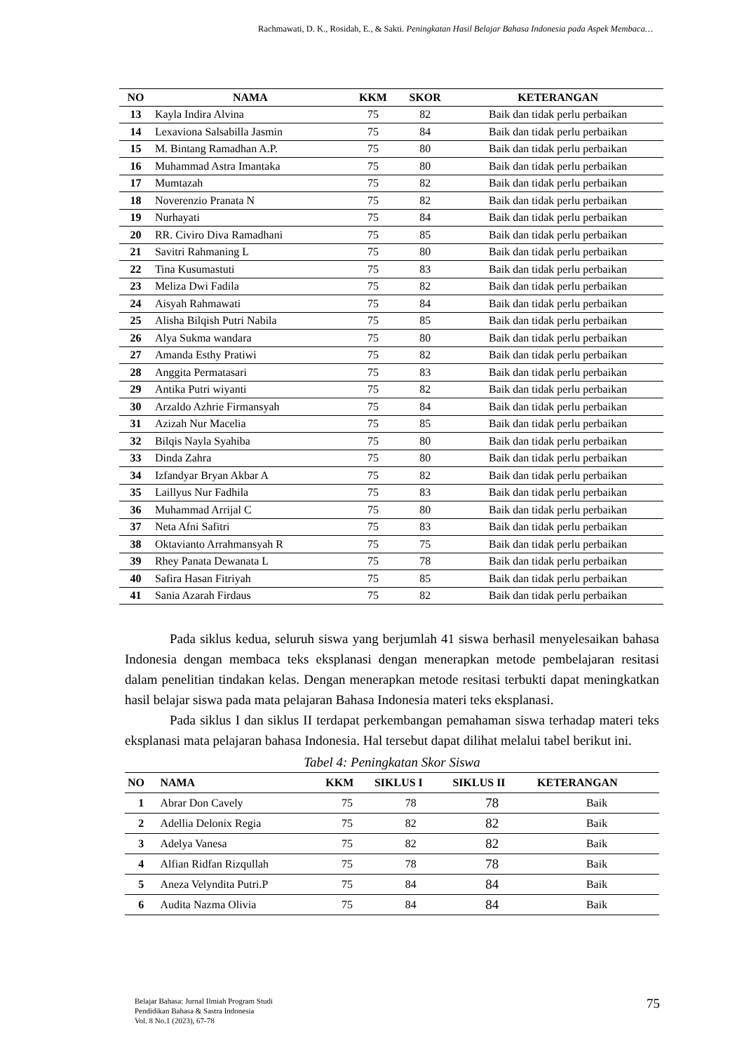Rachmawati, D. K., Rosidah, E., & Sakti. Peningkatan Hasil Belajar Bahasa Indonesia pada Aspek Membaca…
| NO | NAMA | KKM | SKOR | KETERANGAN |
| --- | --- | --- | --- | --- |
| 13 | Kayla Indira Alvina | 75 | 82 | Baik dan tidak perlu perbaikan |
| 14 | Lexaviona Salsabilla Jasmin | 75 | 84 | Baik dan tidak perlu perbaikan |
| 15 | M. Bintang Ramadhan A.P. | 75 | 80 | Baik dan tidak perlu perbaikan |
| 16 | Muhammad Astra Imantaka | 75 | 80 | Baik dan tidak perlu perbaikan |
| 17 | Mumtazah | 75 | 82 | Baik dan tidak perlu perbaikan |
| 18 | Noverenzio Pranata N | 75 | 82 | Baik dan tidak perlu perbaikan |
| 19 | Nurhayati | 75 | 84 | Baik dan tidak perlu perbaikan |
| 20 | RR. Civiro Diva Ramadhani | 75 | 85 | Baik dan tidak perlu perbaikan |
| 21 | Savitri Rahmaning L | 75 | 80 | Baik dan tidak perlu perbaikan |
| 22 | Tina Kusumastuti | 75 | 83 | Baik dan tidak perlu perbaikan |
| 23 | Meliza Dwi Fadila | 75 | 82 | Baik dan tidak perlu perbaikan |
| 24 | Aisyah Rahmawati | 75 | 84 | Baik dan tidak perlu perbaikan |
| 25 | Alisha Bilqish Putri Nabila | 75 | 85 | Baik dan tidak perlu perbaikan |
| 26 | Alya Sukma wandara | 75 | 80 | Baik dan tidak perlu perbaikan |
| 27 | Amanda Esthy Pratiwi | 75 | 82 | Baik dan tidak perlu perbaikan |
| 28 | Anggita Permatasari | 75 | 83 | Baik dan tidak perlu perbaikan |
| 29 | Antika Putri wiyanti | 75 | 82 | Baik dan tidak perlu perbaikan |
| 30 | Arzaldo Azhrie Firmansyah | 75 | 84 | Baik dan tidak perlu perbaikan |
| 31 | Azizah Nur Macelia | 75 | 85 | Baik dan tidak perlu perbaikan |
| 32 | Bilqis Nayla Syahiba | 75 | 80 | Baik dan tidak perlu perbaikan |
| 33 | Dinda Zahra | 75 | 80 | Baik dan tidak perlu perbaikan |
| 34 | Izfandyar Bryan Akbar A | 75 | 82 | Baik dan tidak perlu perbaikan |
| 35 | Laillyus Nur Fadhila | 75 | 83 | Baik dan tidak perlu perbaikan |
| 36 | Muhammad Arrijal C | 75 | 80 | Baik dan tidak perlu perbaikan |
| 37 | Neta Afni Safitri | 75 | 83 | Baik dan tidak perlu perbaikan |
| 38 | Oktavianto Arrahmansyah R | 75 | 75 | Baik dan tidak perlu perbaikan |
| 39 | Rhey Panata Dewanata L | 75 | 78 | Baik dan tidak perlu perbaikan |
| 40 | Safira Hasan Fitriyah | 75 | 85 | Baik dan tidak perlu perbaikan |
| 41 | Sania Azarah Firdaus | 75 | 82 | Baik dan tidak perlu perbaikan |
Pada siklus kedua, seluruh siswa yang berjumlah 41 siswa berhasil menyelesaikan bahasa Indonesia dengan membaca teks eksplanasi dengan menerapkan metode pembelajaran resitasi dalam penelitian tindakan kelas. Dengan menerapkan metode resitasi terbukti dapat meningkatkan hasil belajar siswa pada mata pelajaran Bahasa Indonesia materi teks eksplanasi.
Pada siklus I dan siklus II terdapat perkembangan pemahaman siswa terhadap materi teks eksplanasi mata pelajaran bahasa Indonesia. Hal tersebut dapat dilihat melalui tabel berikut ini.
Tabel 4: Peningkatan Skor Siswa
| NO | NAMA | KKM | SIKLUS I | SIKLUS II | KETERANGAN |
| --- | --- | --- | --- | --- | --- |
| 1 | Abrar Don Cavely | 75 | 78 | 78 | Baik |
| 2 | Adellia Delonix Regia | 75 | 82 | 82 | Baik |
| 3 | Adelya Vanesa | 75 | 82 | 82 | Baik |
| 4 | Alfian Ridfan Rizqullah | 75 | 78 | 78 | Baik |
| 5 | Aneza Velyndita Putri.P | 75 | 84 | 84 | Baik |
| 6 | Audita Nazma Olivia | 75 | 84 | 84 | Baik |
Belajar Bahasa: Jurnal Ilmiah Program Studi
Pendidikan Bahasa & Sastra Indonesia
Vol. 8 No.1 (2023), 67-78
75